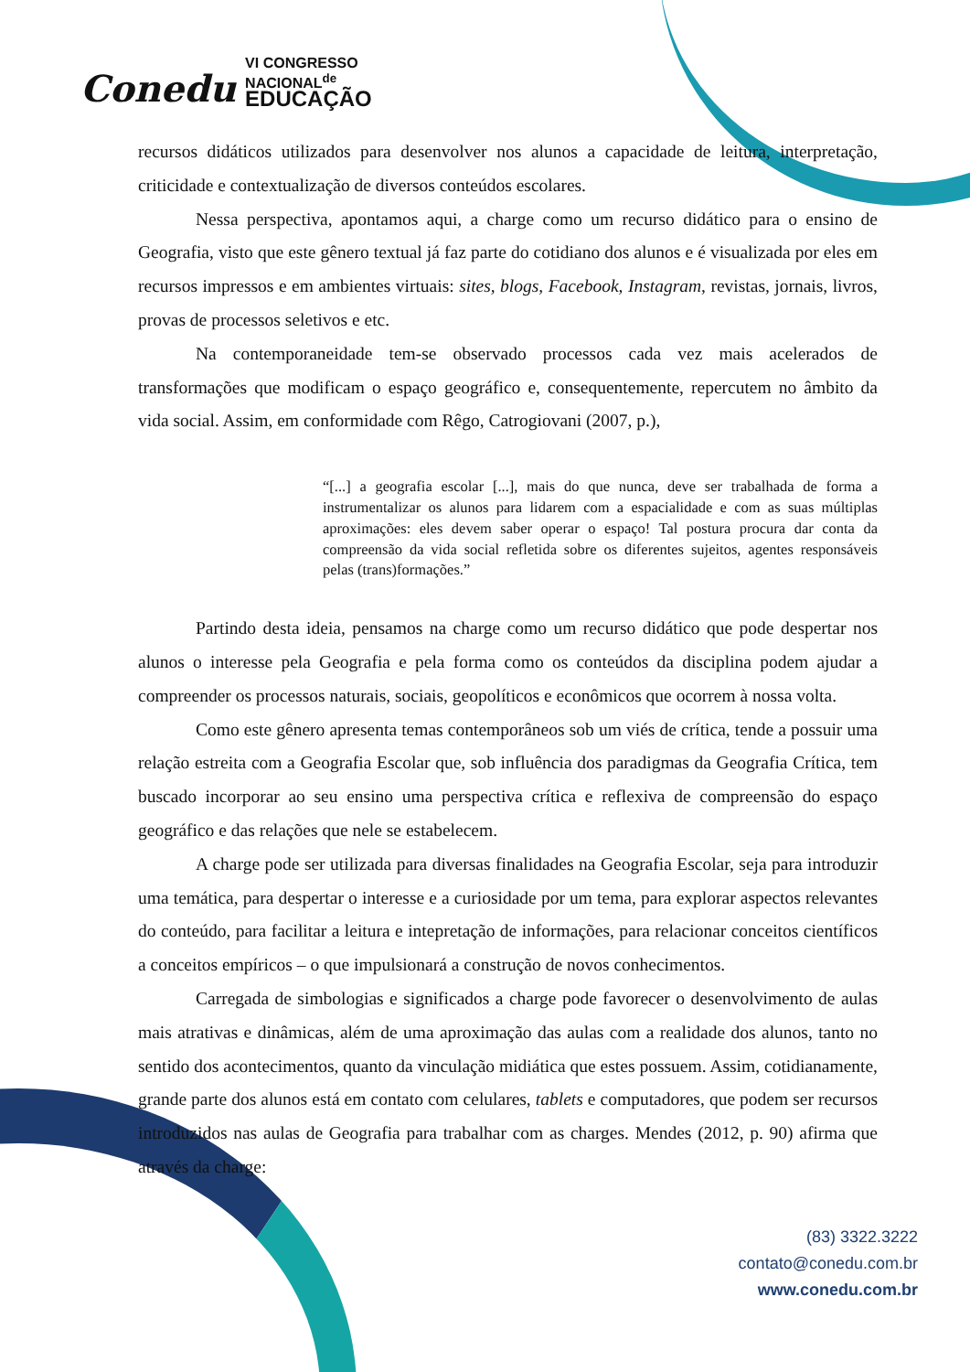Conedu VI CONGRESSO
NACIONAL<sup>de</sup>
EDUCAÇÃO
recursos didáticos utilizados para desenvolver nos alunos a capacidade de leitura, interpretação, criticidade e contextualização de diversos conteúdos escolares.
Nessa perspectiva, apontamos aqui, a charge como um recurso didático para o ensino de Geografia, visto que este gênero textual já faz parte do cotidiano dos alunos e é visualizada por eles em recursos impressos e em ambientes virtuais: sites, blogs, Facebook, Instagram, revistas, jornais, livros, provas de processos seletivos e etc.
Na contemporaneidade tem-se observado processos cada vez mais acelerados de transformações que modificam o espaço geográfico e, consequentemente, repercutem no âmbito da vida social. Assim, em conformidade com Rêgo, Catrogiovani (2007, p.),
“[...] a geografia escolar [...], mais do que nunca, deve ser trabalhada de forma a instrumentalizar os alunos para lidarem com a espacialidade e com as suas múltiplas aproximações: eles devem saber operar o espaço! Tal postura procura dar conta da compreensão da vida social refletida sobre os diferentes sujeitos, agentes responsáveis pelas (trans)formações.”
Partindo desta ideia, pensamos na charge como um recurso didático que pode despertar nos alunos o interesse pela Geografia e pela forma como os conteúdos da disciplina podem ajudar a compreender os processos naturais, sociais, geopolíticos e econômicos que ocorrem à nossa volta.
Como este gênero apresenta temas contemporâneos sob um viés de crítica, tende a possuir uma relação estreita com a Geografia Escolar que, sob influência dos paradigmas da Geografia Crítica, tem buscado incorporar ao seu ensino uma perspectiva crítica e reflexiva de compreensão do espaço geográfico e das relações que nele se estabelecem.
A charge pode ser utilizada para diversas finalidades na Geografia Escolar, seja para introduzir uma temática, para despertar o interesse e a curiosidade por um tema, para explorar aspectos relevantes do conteúdo, para facilitar a leitura e intepretação de informações, para relacionar conceitos científicos a conceitos empíricos – o que impulsionará a construção de novos conhecimentos.
Carregada de simbologias e significados a charge pode favorecer o desenvolvimento de aulas mais atrativas e dinâmicas, além de uma aproximação das aulas com a realidade dos alunos, tanto no sentido dos acontecimentos, quanto da vinculação midiática que estes possuem. Assim, cotidianamente, grande parte dos alunos está em contato com celulares, tablets e computadores, que podem ser recursos introduzidos nas aulas de Geografia para trabalhar com as charges. Mendes (2012, p. 90) afirma que através da charge:
(83) 3322.3222
contato@conedu.com.br
www.conedu.com.br